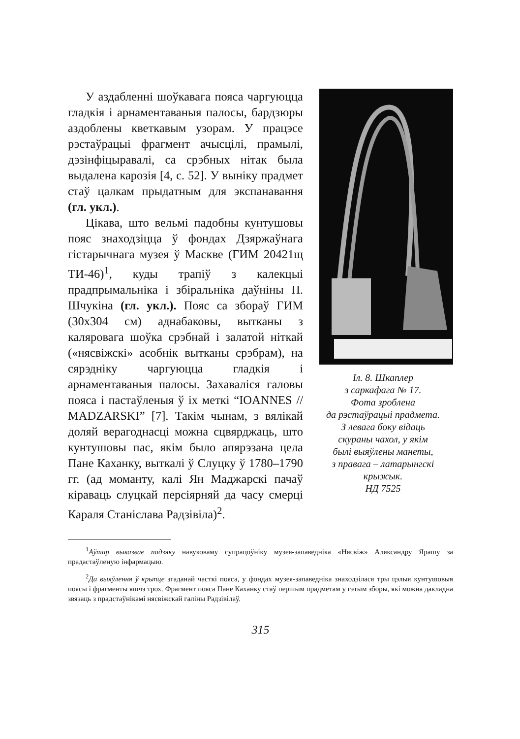Іл. 8. Шкаплер
з саркафага № 17.
Фота зроблена
да рэстаўрацыі прадмета.
З левага боку відаць
скураны чахол, у якім
былі выяўлены манеты,
з правага – латарынгскі
крыжык.
НД 7525
У аздабленні шоўкавага пояса чаргуюцца гладкія і арнаментаваныя палосы, бардзюры аздоблены кветкавым узорам. У працэсе рэстаўрацыі фрагмент ачысцілі, прамылі, дэзінфіцыравалі, са срэбных нітак была выдалена карозія [4, с. 52]. У выніку прадмет стаў цалкам прыдатным для экспанавання (гл. укл.).
Цікава, што вельмі падобны кунтушовы пояс знаходзіцца ў фондах Дзяржаўнага гістарычнага музея ў Маскве (ГИМ 20421щ ТИ-46)<sup>1</sup>, куды трапіў з калекцыі прадпрымальніка і збіральніка даўніны П. Шчукіна (гл. укл.). Пояс са збораў ГИМ (30х304 см) аднабаковы, вытканы з каляровага шоўка срэбнай і залатой ніткай («нясвіжскі» асобнік вытканы срэбрам), на сярэдніку чаргуюцца гладкія і арнаментаваныя палосы. Захаваліся галовы пояса і пастаўленыя ў іх меткі “IOANNES // MADZARSKI” [7]. Такім чынам, з вялікай доляй верагоднасці можна сцвярджаць, што кунтушовы пас, якім было апярэзана цела Пане Каханку, выткалі ў Слуцку ў 1780–1790 гг. (ад моманту, калі Ян Маджарскі пачаў кіраваць слуцкай персіярняй да часу смерці Караля Станіслава Радзівіла)<sup>2</sup>.
<sup>1</sup> Аўтар выказвае падзяку навуковаму супрацоўніку музея-запаведніка «Нясвіж» Аляксандру Ярашу за прадастаўленую інфармацыю.
<sup>2</sup> Да выяўлення ў крыпце згаданай часткі пояса, у фондах музея-запаведніка знаходзілася тры цэлыя кунтушовыя поясы і фрагменты яшчэ трох. Фрагмент пояса Пане Каханку стаў першым прадметам у гэтым зборы, які можна дакладна звязаць з прадстаўнікамі нясвіжскай галіны Радзівілаў.
315